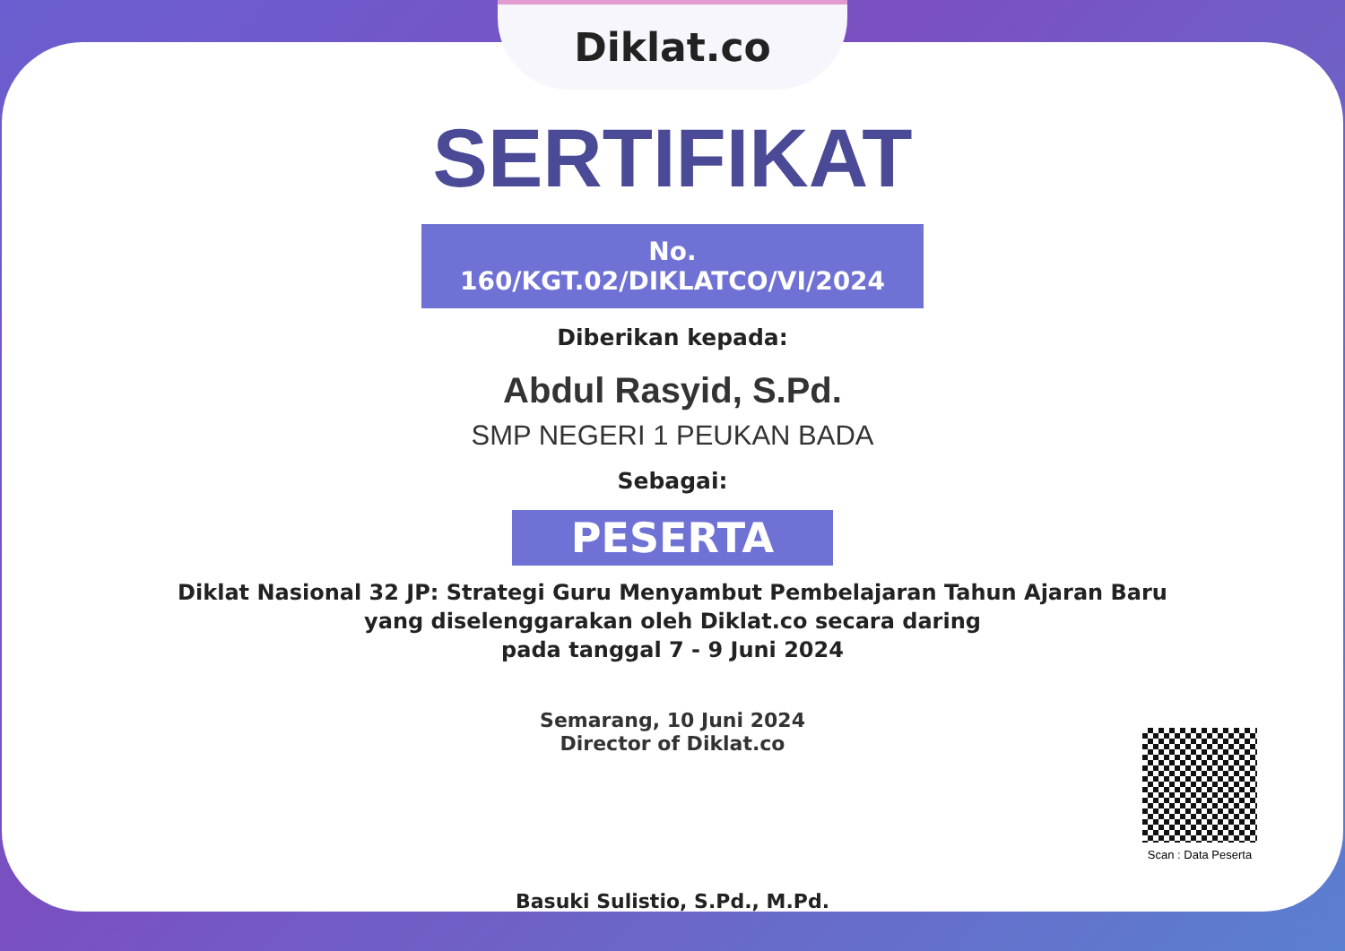Diklat.co
SERTIFIKAT
No. 160/KGT.02/DIKLATCO/VI/2024
Diberikan kepada:
Abdul Rasyid, S.Pd.
SMP NEGERI 1 PEUKAN BADA
Sebagai:
PESERTA
Diklat Nasional 32 JP: Strategi Guru Menyambut Pembelajaran Tahun Ajaran Baru
yang diselenggarakan oleh Diklat.co secara daring
pada tanggal 7 - 9 Juni 2024
Semarang, 10 Juni 2024
Director of Diklat.co
Basuki Sulistio, S.Pd., M.Pd.
Scan : Data Peserta